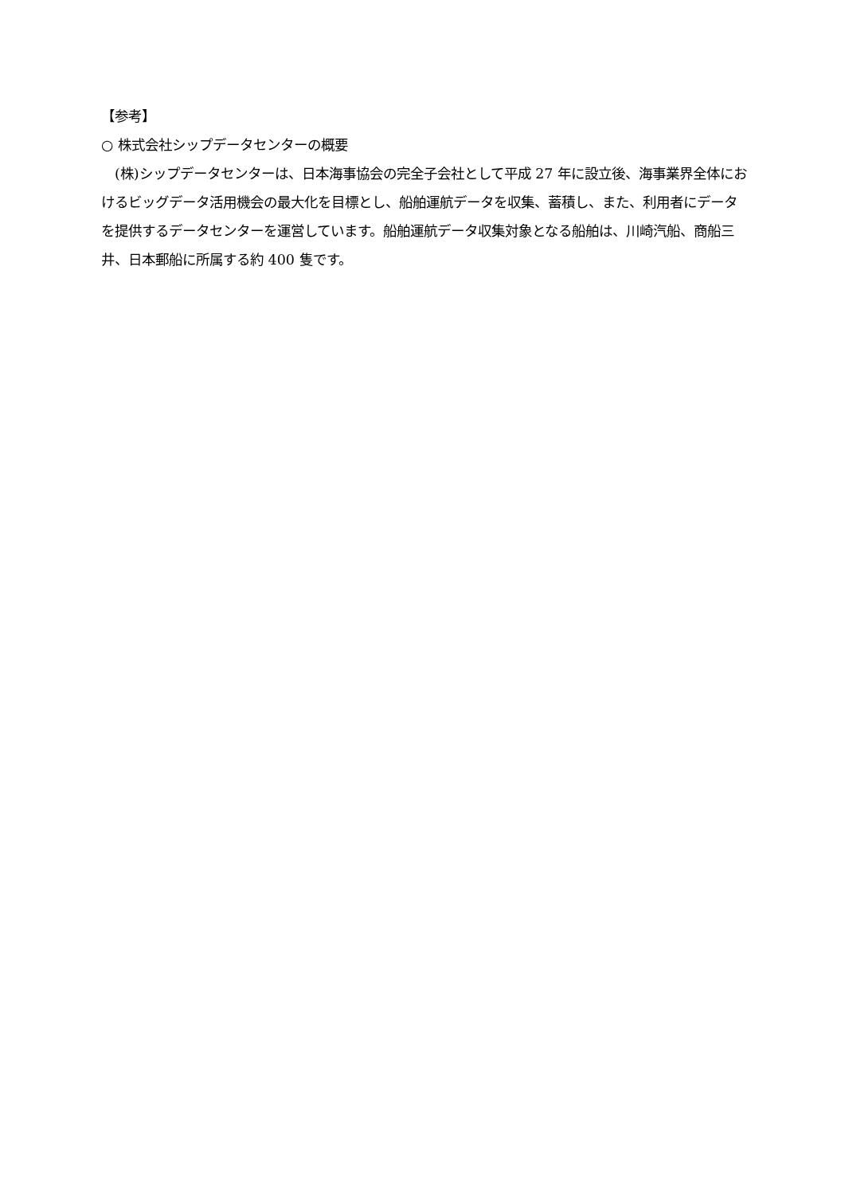【参考】
○ 株式会社シップデータセンターの概要
　(株)シップデータセンターは、日本海事協会の完全子会社として平成 27 年に設立後、海事業界全体におけるビッグデータ活用機会の最大化を目標とし、船舶運航データを収集、蓄積し、また、利用者にデータを提供するデータセンターを運営しています。船舶運航データ収集対象となる船舶は、川崎汽船、商船三井、日本郵船に所属する約 400 隻です。